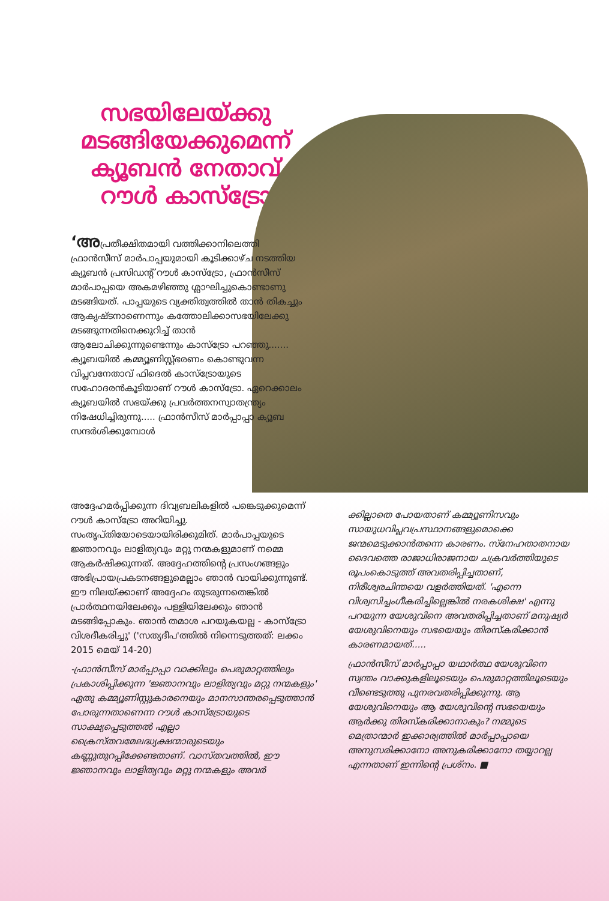സഭയിലേയ്ക്കു മടങ്ങിയേക്കുമെന്ന് ക്യൂബൻ നേതാവ് റൗൾ കാസ്ട്രോ
‘അപ്രതീക്ഷിതമായി വത്തിക്കാനിലെത്തി ഫ്രാൻസീസ് മാർപാപ്പയുമായി കൂടിക്കാഴ്ച നടത്തിയ ക്യൂബൻ പ്രസിഡന്റ് റൗൾ കാസ്ട്രോ, ഫ്രാൻസീസ് മാർപാപ്പയെ അകമഴിഞ്ഞു ശ്ലാഘിച്ചുകൊണ്ടാണു മടങ്ങിയത്. പാപ്പയുടെ വ്യക്തിത്വത്തിൽ താൻ തികച്ചും ആകൃഷ്ടനാണെന്നും കത്തോലിക്കാസഭയിലേക്കു മടങ്ങുന്നതിനെക്കുറിച്ച് താൻ ആലോചിക്കുന്നുണ്ടെന്നും കാസ്ട്രോ പറഞ്ഞു....... ക്യൂബയിൽ കമ്മ്യൂണിസ്റ്റ്ഭരണം കൊണ്ടുവന്ന വിപ്ലവനേതാവ് ഫിദെൽ കാസ്ട്രോയുടെ സഹോദരൻകൂടിയാണ് റൗൾ കാസ്ട്രോ. ഏറെക്കാലം ക്യൂബയിൽ സഭയ്ക്കു പ്രവർത്തനസ്വാതന്ത്ര്യം നിഷേധിച്ചിരുന്നു..... ഫ്രാൻസീസ് മാർപ്പാപ്പാ ക്യൂബ സന്ദർശിക്കുമ്പോൾ
അദ്ദേഹമർപ്പിക്കുന്ന ദിവ്യബലികളിൽ പങ്കെടുക്കുമെന്ന് റൗൾ കാസ്ട്രോ അറിയിച്ചു. സംതൃപ്തിയോടെയായിരിക്കുമിത്. മാർപാപ്പയുടെ ജ്ഞാനവും ലാളിത്യവും മറ്റു നന്മകളുമാണ് നമ്മെ ആകർഷിക്കുന്നത്. അദ്ദേഹത്തിന്റെ പ്രസംഗങ്ങളും അഭിപ്രായപ്രകടനങ്ങളുമെല്ലാം ഞാൻ വായിക്കുന്നുണ്ട്. ഈ നിലയ്ക്കാണ് അദ്ദേഹം തുടരുന്നതെങ്കിൽ പ്രാർത്ഥനയിലേക്കും പള്ളിയിലേക്കും ഞാൻ മടങ്ങിപ്പോകും. ഞാൻ തമാശ പറയുകയല്ല - കാസ്ട്രോ വിശദീകരിച്ചു' ('സത്യദീപ'ത്തിൽ നിന്നെടുത്തത്: ലക്കം 2015 മെയ് 14-20)
-ഫ്രാൻസീസ് മാർപ്പാപ്പാ വാക്കിലും പെരുമാറ്റത്തിലും പ്രകാശിപ്പിക്കുന്ന 'ജ്ഞാനവും ലാളിത്യവും മറ്റു നന്മകളും' ഏതു കമ്മ്യൂണിസ്റ്റുകാരനെയും മാനസാന്തരപ്പെടുത്താൻ പോരുന്നതാണെന്ന റൗൾ കാസ്ട്രോയുടെ സാക്ഷ്യപ്പെടുത്തൽ എല്ലാ ക്രൈസ്തവമേലദ്ധ്യക്ഷന്മാരുടെയും കണ്ണുതുറപ്പിക്കേണ്ടതാണ്. വാസ്തവത്തിൽ, ഈ ജ്ഞാനവും ലാളിത്യവും മറ്റു നന്മകളും അവർ
ക്കില്ലാതെ പോയതാണ് കമ്മ്യൂണിസവും സായുധവിപ്ലവപ്രസ്ഥാനങ്ങളുമൊക്കെ ജന്മമെടുക്കാൻതന്നെ കാരണം. സ്നേഹതാതനായ ദൈവത്തെ രാജാധിരാജനായ ചക്രവർത്തിയുടെ രൂപംകൊടുത്ത് അവതരിപ്പിച്ചതാണ്, നിരീശ്വരചിന്തയെ വളർത്തിയത്. 'എന്നെ വിശ്വസിച്ചംഗീകരിച്ചില്ലെങ്കിൽ നരകശിക്ഷ' എന്നു പറയുന്ന യേശുവിനെ അവതരിപ്പിച്ചതാണ് മനുഷ്യർ യേശുവിനെയും സഭയെയും തിരസ്കരിക്കാൻ കാരണമായത്.....
ഫ്രാൻസീസ് മാർപ്പാപ്പാ യഥാർത്ഥ യേശുവിനെ സ്വന്തം വാക്കുകളിലൂടെയും പെരുമാറ്റത്തിലൂടെയും വീണ്ടെടുത്തു പുനരവതരിപ്പിക്കുന്നു. ആ യേശുവിനെയും ആ യേശുവിന്റെ സഭയെയും ആർക്കു തിരസ്കരിക്കാനാകും? നമ്മുടെ മെത്രാന്മാർ ഇക്കാര്യത്തിൽ മാർപ്പാപ്പായെ അനുസരിക്കാനോ അനുകരിക്കാനോ തയ്യാറല്ല എന്നതാണ് ഇന്നിന്റെ പ്രശ്നം. ■